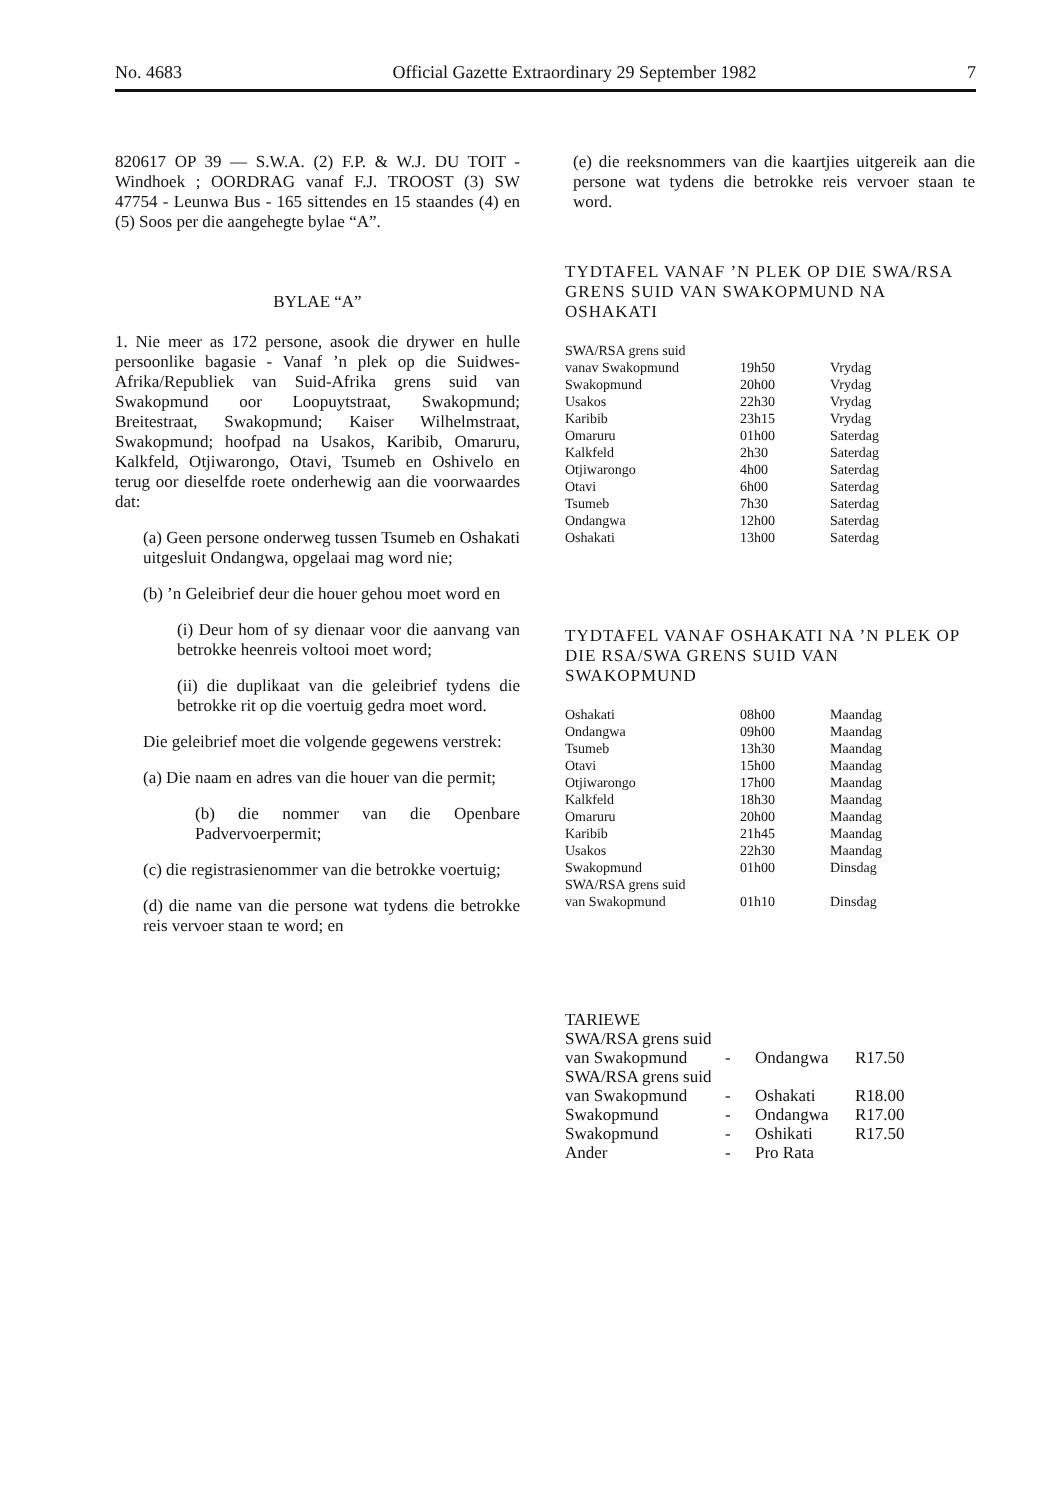No. 4683 Official Gazette Extraordinary 29 September 1982 7
820617 OP 39 — S.W.A. (2) F.P. & W.J. DU TOIT - Windhoek ; OORDRAG vanaf F.J. TROOST (3) SW 47754 - Leunwa Bus - 165 sittendes en 15 staandes (4) en (5) Soos per die aangehegte bylae “A”.
BYLAE “A”
1. Nie meer as 172 persone, asook die drywer en hulle persoonlike bagasie - Vanaf ’n plek op die Suidwes-Afrika/Republiek van Suid-Afrika grens suid van Swakopmund oor Loopuytstraat, Swakopmund; Breitestraat, Swakopmund; Kaiser Wilhelmstraat, Swakopmund; hoofpad na Usakos, Karibib, Omaruru, Kalkfeld, Otjiwarongo, Otavi, Tsumeb en Oshivelo en terug oor dieselfde roete onderhewig aan die voorwaardes dat:
(a) Geen persone onderweg tussen Tsumeb en Oshakati uitgesluit Ondangwa, opgelaai mag word nie;
(b) ’n Geleibrief deur die houer gehou moet word en
(i) Deur hom of sy dienaar voor die aanvang van betrokke heenreis voltooi moet word;
(ii) die duplikaat van die geleibrief tydens die betrokke rit op die voertuig gedra moet word.
Die geleibrief moet die volgende gegewens verstrek:
(a) Die naam en adres van die houer van die permit;
(b) die nommer van die Openbare Padvervoerpermit;
(c) die registrasienommer van die betrokke voertuig;
(d) die name van die persone wat tydens die betrokke reis vervoer staan te word; en
(e) die reeksnommers van die kaartjies uitgereik aan die persone wat tydens die betrokke reis vervoer staan te word.
TYDTAFEL VANAF ’N PLEK OP DIE SWA/RSA GRENS SUID VAN SWAKOPMUND NA OSHAKATI
| SWA/RSA grens suid | | |
| vanav Swakopmund | 19h50 | Vrydag |
| Swakopmund | 20h00 | Vrydag |
| Usakos | 22h30 | Vrydag |
| Karibib | 23h15 | Vrydag |
| Omaruru | 01h00 | Saterdag |
| Kalkfeld | 2h30 | Saterdag |
| Otjiwarongo | 4h00 | Saterdag |
| Otavi | 6h00 | Saterdag |
| Tsumeb | 7h30 | Saterdag |
| Ondangwa | 12h00 | Saterdag |
| Oshakati | 13h00 | Saterdag |
TYDTAFEL VANAF OSHAKATI NA ’N PLEK OP DIE RSA/SWA GRENS SUID VAN SWAKOPMUND
| Oshakati | 08h00 | Maandag |
| Ondangwa | 09h00 | Maandag |
| Tsumeb | 13h30 | Maandag |
| Otavi | 15h00 | Maandag |
| Otjiwarongo | 17h00 | Maandag |
| Kalkfeld | 18h30 | Maandag |
| Omaruru | 20h00 | Maandag |
| Karibib | 21h45 | Maandag |
| Usakos | 22h30 | Maandag |
| Swakopmund | 01h00 | Dinsdag |
| SWA/RSA grens suid | | |
| van Swakopmund | 01h10 | Dinsdag |
TARIEWE
| SWA/RSA grens suid | | | |
| van Swakopmund | - | Ondangwa | R17.50 |
| SWA/RSA grens suid | | | |
| van Swakopmund | - | Oshakati | R18.00 |
| Swakopmund | - | Ondangwa | R17.00 |
| Swakopmund | - | Oshikati | R17.50 |
| Ander | - | Pro Rata | |